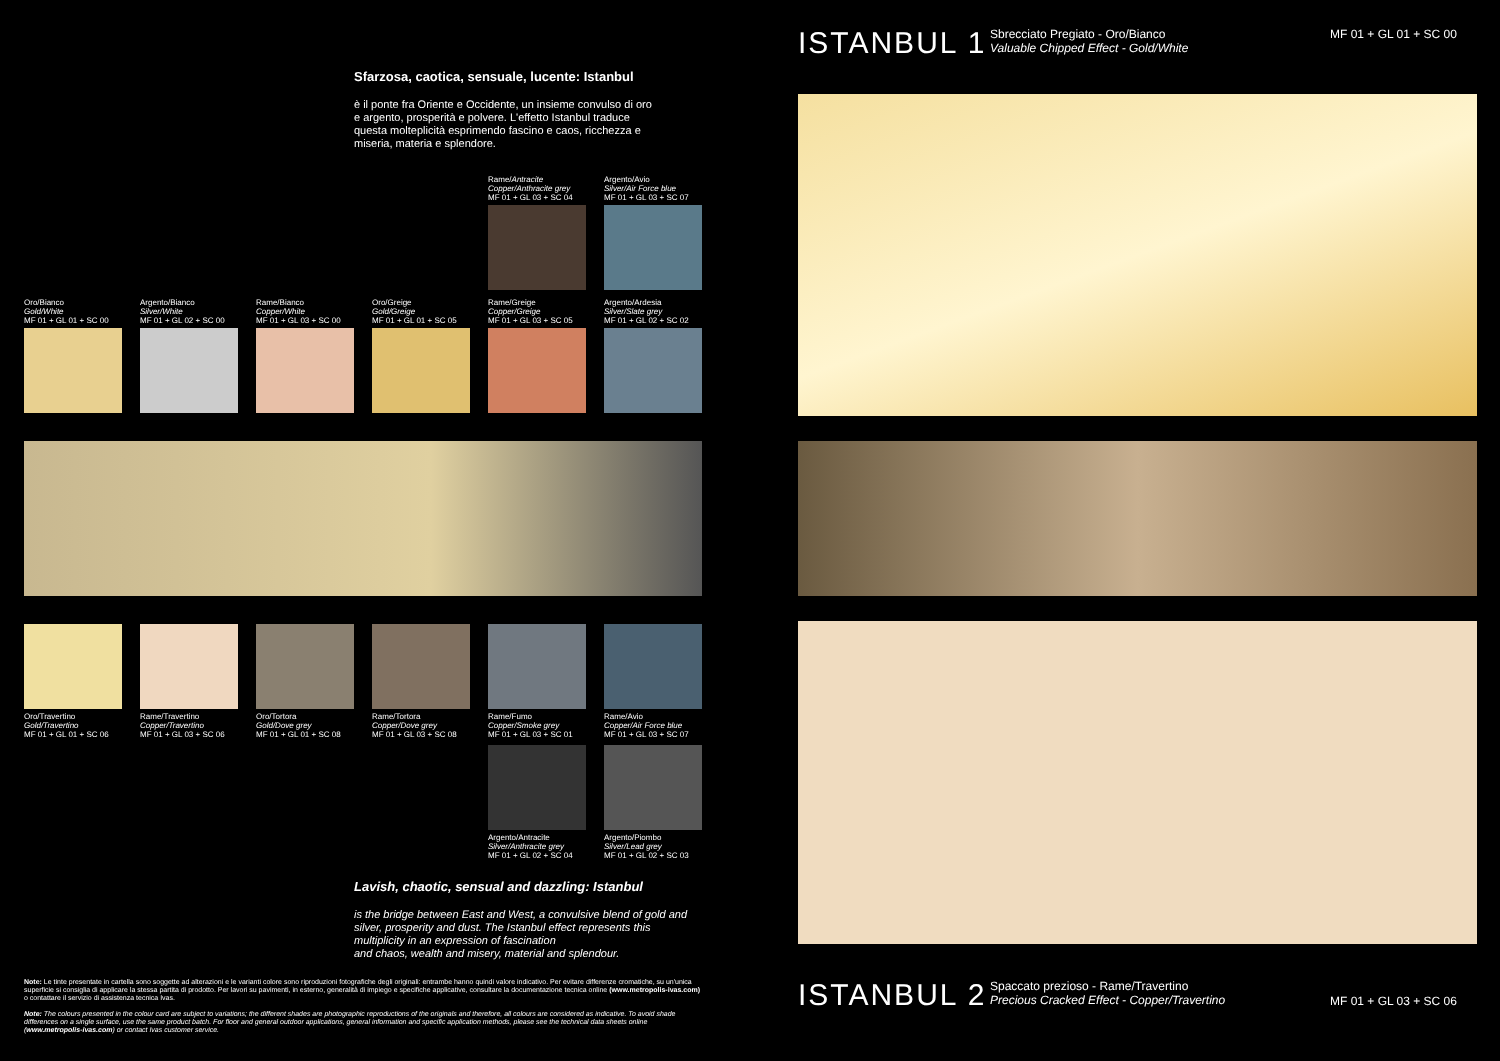Sfarzosa, caotica, sensuale, lucente: Istanbul
è il ponte fra Oriente e Occidente, un insieme convulso di oro e argento, prosperità e polvere. L'effetto Istanbul traduce questa molteplicità esprimendo fascino e caos, ricchezza e miseria, materia e splendore.
Rame/Antracite
Copper/Anthracite grey
MF 01 + GL 03 + SC 04
Argento/Avio
Silver/Air Force blue
MF 01 + GL 03 + SC 07
Oro/Bianco
Gold/White
MF 01 + GL 01 + SC 00
Argento/Bianco
Silver/White
MF 01 + GL 02 + SC 00
Rame/Bianco
Copper/White
MF 01 + GL 03 + SC 00
Oro/Greige
Gold/Greige
MF 01 + GL 01 + SC 05
Rame/Greige
Copper/Greige
MF 01 + GL 03 + SC 05
Argento/Ardesia
Silver/Slate grey
MF 01 + GL 02 + SC 02
Oro/Travertino
Gold/Travertino
MF 01 + GL 01 + SC 06
Rame/Travertino
Copper/Travertino
MF 01 + GL 03 + SC 06
Oro/Tortora
Gold/Dove grey
MF 01 + GL 01 + SC 08
Rame/Tortora
Copper/Dove grey
MF 01 + GL 03 + SC 08
Rame/Fumo
Copper/Smoke grey
MF 01 + GL 03 + SC 01
Rame/Avio
Copper/Air Force blue
MF 01 + GL 03 + SC 07
Argento/Antracite
Silver/Anthracite grey
MF 01 + GL 02 + SC 04
Argento/Piombo
Silver/Lead grey
MF 01 + GL 02 + SC 03
Lavish, chaotic, sensual and dazzling: Istanbul
is the bridge between East and West, a convulsive blend of gold and silver, prosperity and dust. The Istanbul effect represents this multiplicity in an expression of fascination
and chaos, wealth and misery, material and splendour.
Note: Le tinte presentate in cartella sono soggette ad alterazioni e le varianti colore sono riproduzioni fotografiche degli originali: entrambe hanno quindi valore indicativo. Per evitare differenze cromatiche, su un'unica superficie si consiglia di applicare la stessa partita di prodotto. Per lavori su pavimenti, in esterno, generalità di impiego e specifiche applicative, consultare la documentazione tecnica online (www.metropolis-ivas.com) o contattare il servizio di assistenza tecnica Ivas.
Note: The colours presented in the colour card are subject to variations; the different shades are photographic reproductions of the originals and therefore, all colours are considered as indicative. To avoid shade differences on a single surface, use the same product batch. For floor and general outdoor applications, general information and specific application methods, please see the technical data sheets online (www.metropolis-ivas.com) or contact Ivas customer service.
ISTANBUL 1
Sbrecciato Pregiato - Oro/Bianco
Valuable Chipped Effect - Gold/White
MF 01 + GL 01 + SC 00
ISTANBUL 2
Spaccato prezioso - Rame/Travertino
Precious Cracked Effect - Copper/Travertino
MF 01 + GL 03 + SC 06